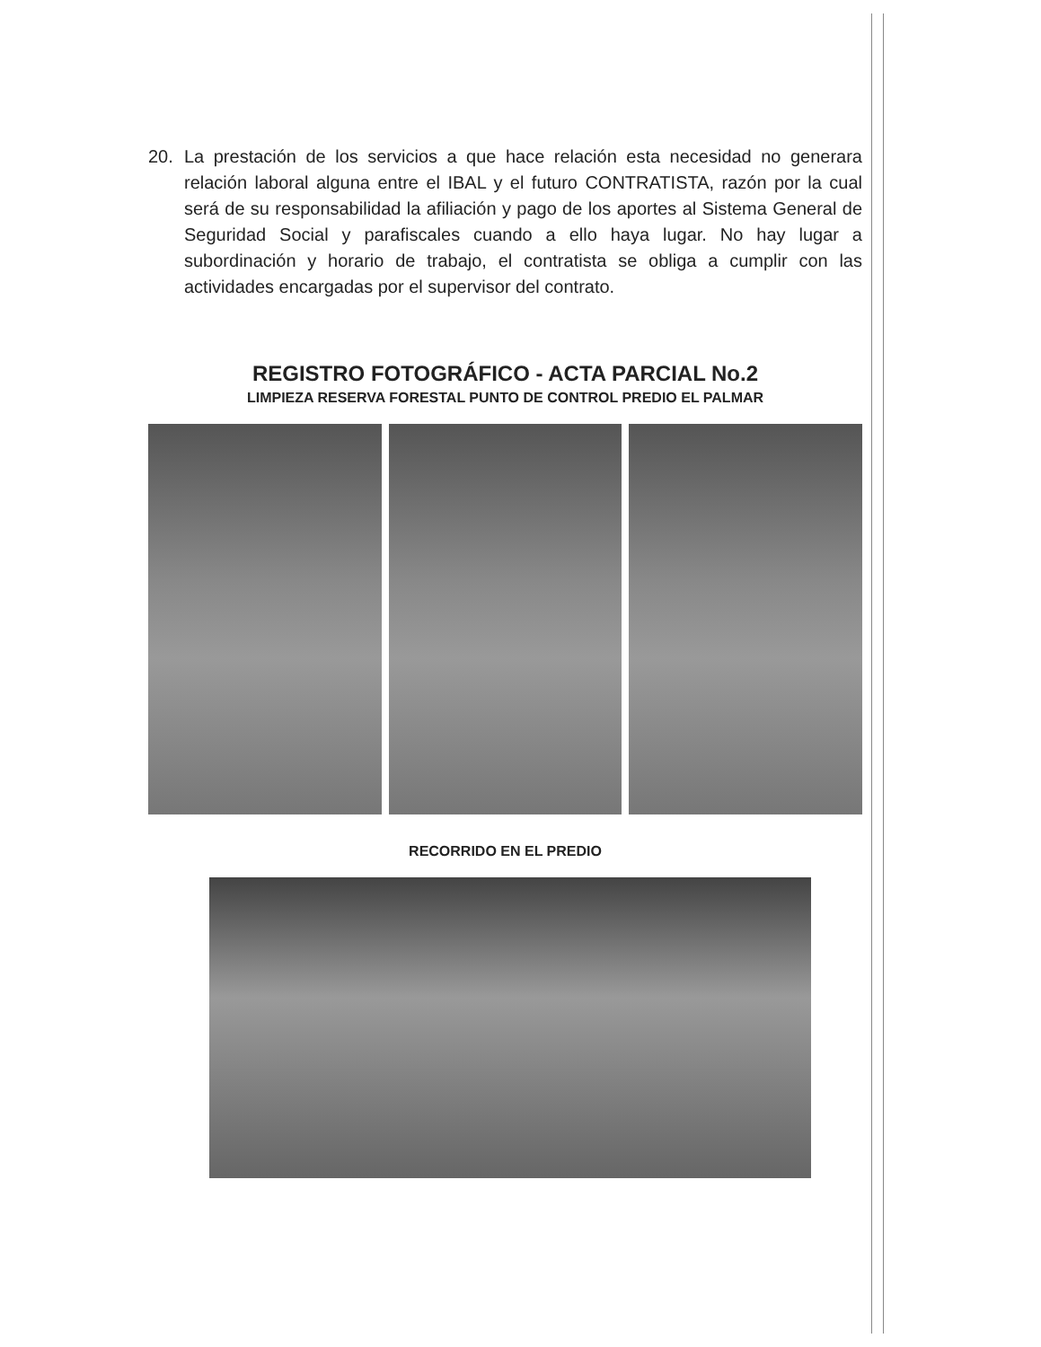20. La prestación de los servicios a que hace relación esta necesidad no generara relación laboral alguna entre el IBAL y el futuro CONTRATISTA, razón por la cual será de su responsabilidad la afiliación y pago de los aportes al Sistema General de Seguridad Social y parafiscales cuando a ello haya lugar. No hay lugar a subordinación y horario de trabajo, el contratista se obliga a cumplir con las actividades encargadas por el supervisor del contrato.
REGISTRO FOTOGRÁFICO - ACTA PARCIAL No.2
LIMPIEZA RESERVA FORESTAL PUNTO DE CONTROL PREDIO EL PALMAR
RECORRIDO EN EL PREDIO